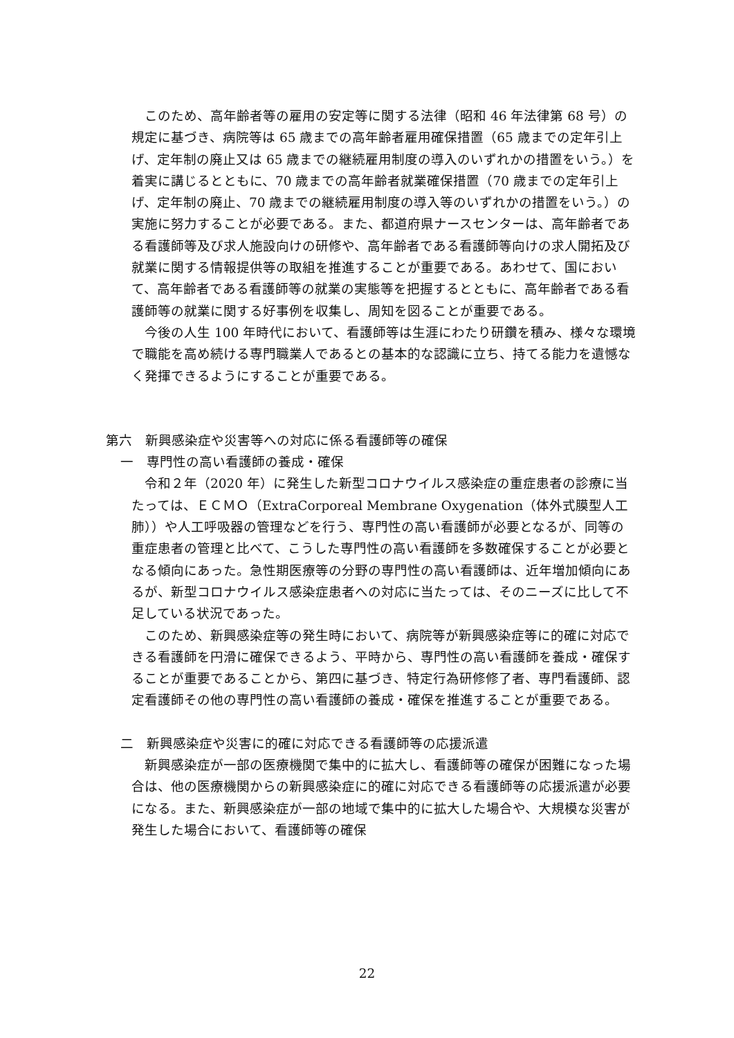このため、高年齢者等の雇用の安定等に関する法律（昭和 46 年法律第 68 号）の規定に基づき、病院等は 65 歳までの高年齢者雇用確保措置（65 歳までの定年引上げ、定年制の廃止又は 65 歳までの継続雇用制度の導入のいずれかの措置をいう。）を着実に講じるとともに、70 歳までの高年齢者就業確保措置（70 歳までの定年引上げ、定年制の廃止、70 歳までの継続雇用制度の導入等のいずれかの措置をいう。）の実施に努力することが必要である。また、都道府県ナースセンターは、高年齢者である看護師等及び求人施設向けの研修や、高年齢者である看護師等向けの求人開拓及び就業に関する情報提供等の取組を推進することが重要である。あわせて、国において、高年齢者である看護師等の就業の実態等を把握するとともに、高年齢者である看護師等の就業に関する好事例を収集し、周知を図ることが重要である。
　今後の人生 100 年時代において、看護師等は生涯にわたり研鑽を積み、様々な環境で職能を高め続ける専門職業人であるとの基本的な認識に立ち、持てる能力を遺憾なく発揮できるようにすることが重要である。
第六　新興感染症や災害等への対応に係る看護師等の確保
一　専門性の高い看護師の養成・確保
　令和２年（2020 年）に発生した新型コロナウイルス感染症の重症患者の診療に当たっては、ＥＣＭＯ（ExtraCorporeal Membrane Oxygenation（体外式膜型人工肺））や人工呼吸器の管理などを行う、専門性の高い看護師が必要となるが、同等の重症患者の管理と比べて、こうした専門性の高い看護師を多数確保することが必要となる傾向にあった。急性期医療等の分野の専門性の高い看護師は、近年増加傾向にあるが、新型コロナウイルス感染症患者への対応に当たっては、そのニーズに比して不足している状況であった。
　このため、新興感染症等の発生時において、病院等が新興感染症等に的確に対応できる看護師を円滑に確保できるよう、平時から、専門性の高い看護師を養成・確保することが重要であることから、第四に基づき、特定行為研修修了者、専門看護師、認定看護師その他の専門性の高い看護師の養成・確保を推進することが重要である。
二　新興感染症や災害に的確に対応できる看護師等の応援派遣
　新興感染症が一部の医療機関で集中的に拡大し、看護師等の確保が困難になった場合は、他の医療機関からの新興感染症に的確に対応できる看護師等の応援派遣が必要になる。また、新興感染症が一部の地域で集中的に拡大した場合や、大規模な災害が発生した場合において、看護師等の確保
22